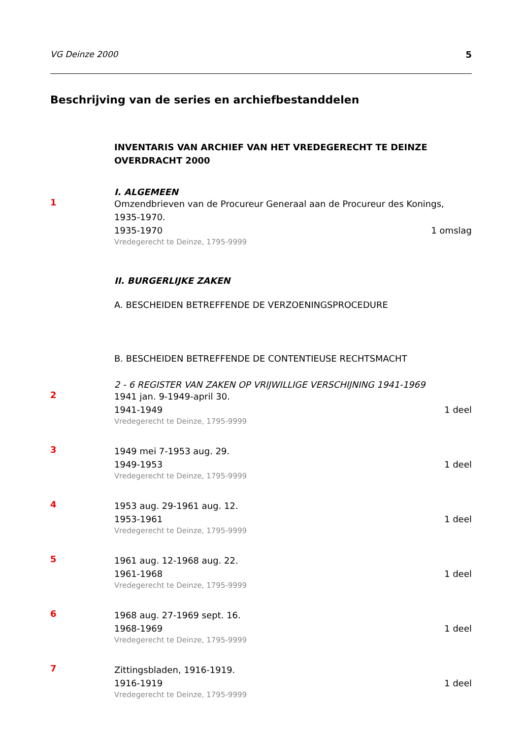VG Deinze 2000 5
Beschrijving van de series en archiefbestanddelen
INVENTARIS VAN ARCHIEF VAN HET VREDEGERECHT TE DEINZE
OVERDRACHT 2000
I. ALGEMEEN
1
Omzendbrieven van de Procureur Generaal aan de Procureur des Konings, 1935-1970.
1935-1970 1 omslag
Vredegerecht te Deinze, 1795-9999
II. BURGERLIJKE ZAKEN
A. BESCHEIDEN BETREFFENDE DE VERZOENINGSPROCEDURE
B. BESCHEIDEN BETREFFENDE DE CONTENTIEUSE RECHTSMACHT
2 - 6 REGISTER VAN ZAKEN OP VRIJWILLIGE VERSCHIJNING 1941-1969
2
1941 jan. 9-1949-april 30.
1941-1949 1 deel
Vredegerecht te Deinze, 1795-9999
3
1949 mei 7-1953 aug. 29.
1949-1953 1 deel
Vredegerecht te Deinze, 1795-9999
4
1953 aug. 29-1961 aug. 12.
1953-1961 1 deel
Vredegerecht te Deinze, 1795-9999
5
1961 aug. 12-1968 aug. 22.
1961-1968 1 deel
Vredegerecht te Deinze, 1795-9999
6
1968 aug. 27-1969 sept. 16.
1968-1969 1 deel
Vredegerecht te Deinze, 1795-9999
7
Zittingsbladen, 1916-1919.
1916-1919 1 deel
Vredegerecht te Deinze, 1795-9999